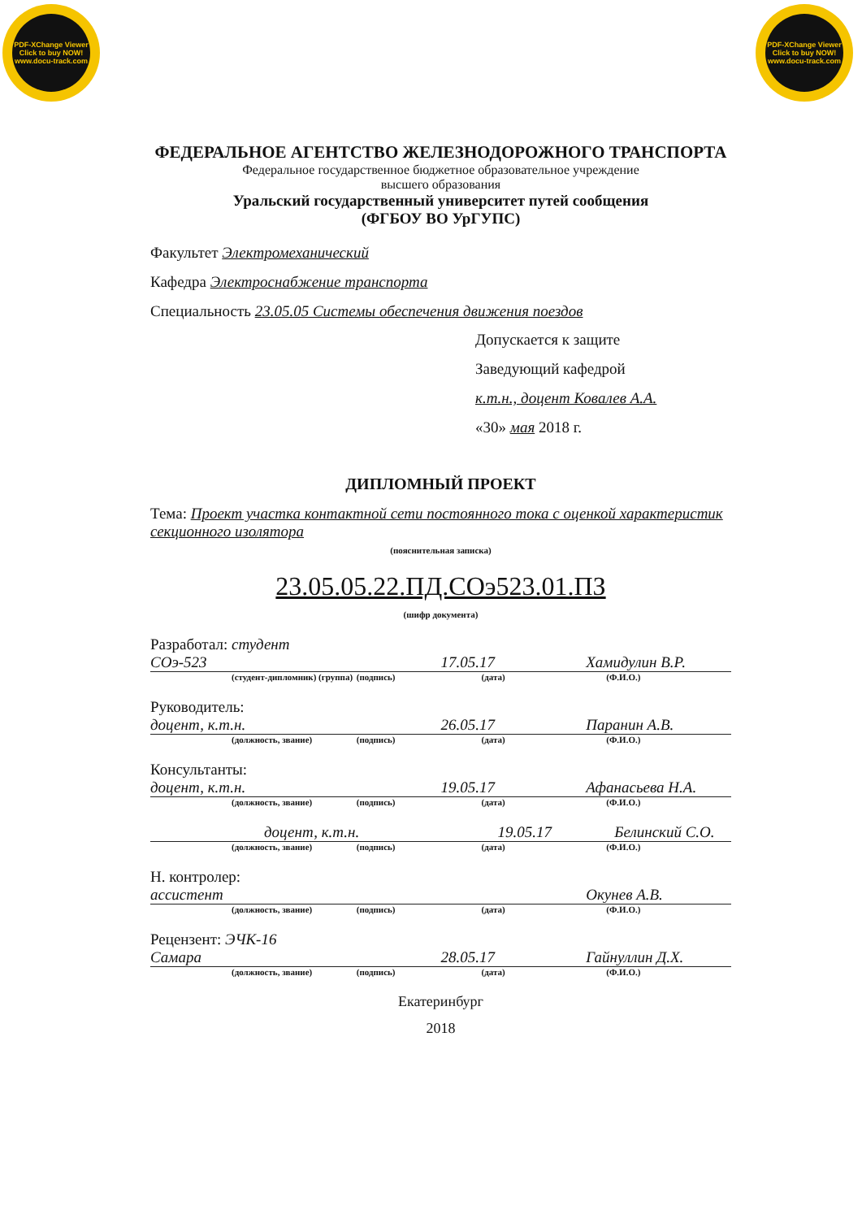PDF-XChange Viewer
Click to buy NOW!
www.docu-track.com
PDF-XChange Viewer
Click to buy NOW!
www.docu-track.com
ФЕДЕРАЛЬНОЕ АГЕНТСТВО ЖЕЛЕЗНОДОРОЖНОГО ТРАНСПОРТА
Федеральное государственное бюджетное образовательное учреждение
высшего образования
Уральский государственный университет путей сообщения
(ФГБОУ ВО УрГУПС)
Факультет Электромеханический
Кафедра Электроснабжение транспорта
Специальность 23.05.05 Системы обеспечения движения поездов
Допускается к защите
Заведующий кафедрой
к.т.н., доцент Ковалев А.А.
«30» мая 2018 г.
ДИПЛОМНЫЙ ПРОЕКТ
Тема: Проект участка контактной сети постоянного тока с оценкой характеристик секционного изолятора
(пояснительная записка)
23.05.05.22.ПД.СОэ523.01.ПЗ
(шифр документа)
Разработал: студент СОэ-523 17.05.17 Хамидулин В.Р.
(студент-дипломник) (группа) (подпись) (дата) (Ф.И.О.)
Руководитель: доцент, к.т.н. 26.05.17 Паранин А.В.
(должность, звание) (подпись) (дата) (Ф.И.О.)
Консультанты: доцент, к.т.н. 19.05.17 Афанасьева Н.А.
(должность, звание) (подпись) (дата) (Ф.И.О.)
доцент, к.т.н. 19.05.17 Белинский С.О.
(должность, звание) (подпись) (дата) (Ф.И.О.)
Н. контролер: ассистент Окунев А.В.
(должность, звание) (подпись) (дата) (Ф.И.О.)
Рецензент: ЭЧК-16 Самара 28.05.17 Гайнуллин Д.Х.
(должность, звание) (подпись) (дата) (Ф.И.О.)
Екатеринбург
2018